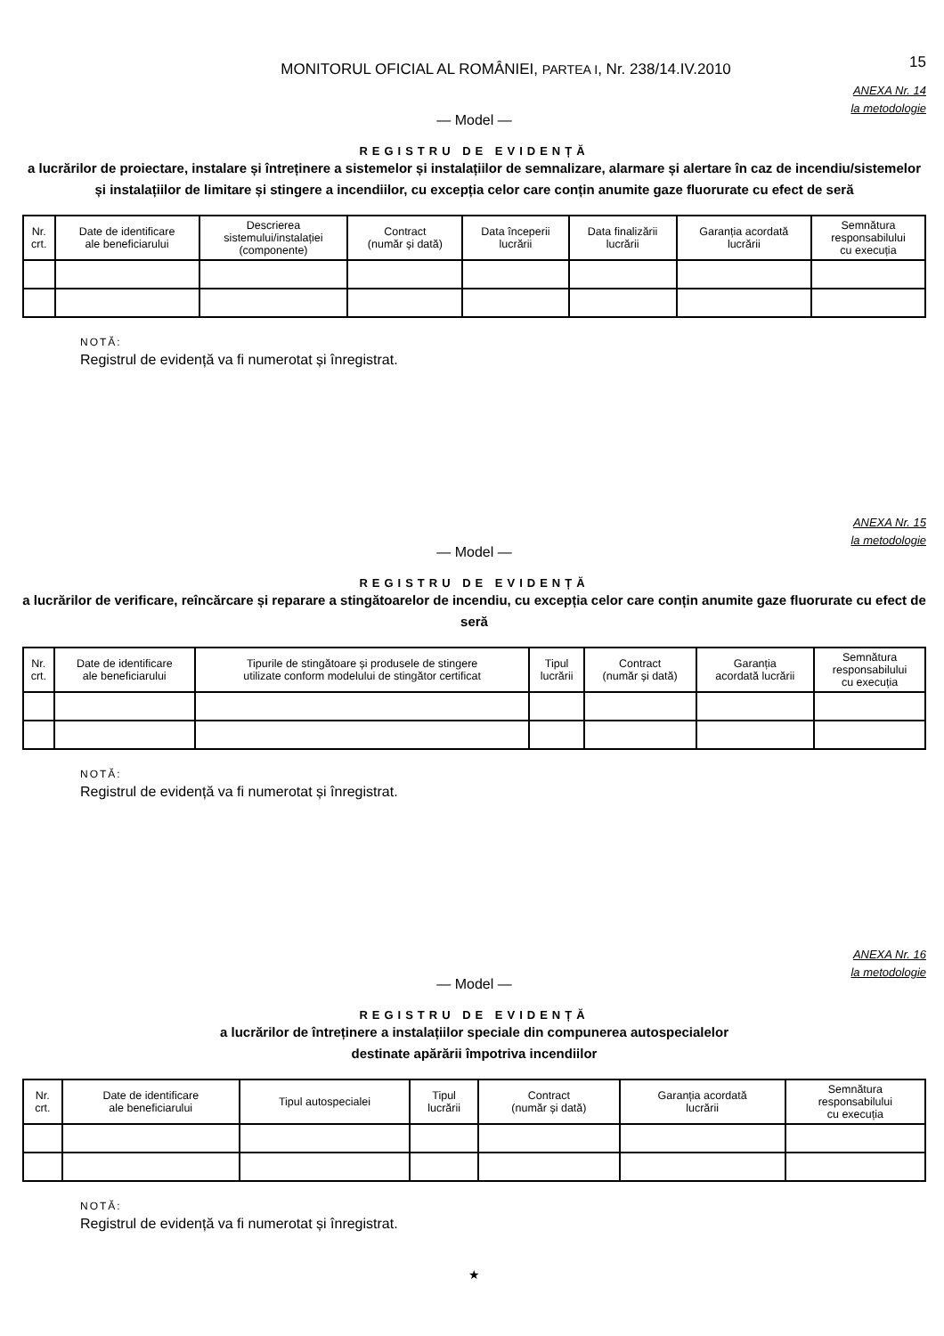MONITORUL OFICIAL AL ROMÂNIEI, PARTEA I, Nr. 238/14.IV.2010
15
ANEXA Nr. 14
la metodologie
— Model —
REGISTRU DE EVIDENȚĂ
a lucrărilor de proiectare, instalare și întreținere a sistemelor și instalațiilor de semnalizare, alarmare și alertare în caz de incendiu/sistemelor și instalațiilor de limitare și stingere a incendiilor, cu excepția celor care conțin anumite gaze fluorurate cu efect de seră
| Nr. crt. | Date de identificare ale beneficiarului | Descrierea sistemului/instalației (componente) | Contract (număr și dată) | Data începerii lucrării | Data finalizării lucrării | Garanția acordată lucrării | Semnătura responsabilului cu execuția |
| --- | --- | --- | --- | --- | --- | --- | --- |
NOTĂ:
Registrul de evidență va fi numerotat și înregistrat.
ANEXA Nr. 15
la metodologie
— Model —
REGISTRU DE EVIDENȚĂ
a lucrărilor de verificare, reîncărcare și reparare a stingătoarelor de incendiu, cu excepția celor care conțin anumite gaze fluorurate cu efect de seră
| Nr. crt. | Date de identificare ale beneficiarului | Tipurile de stingătoare și produsele de stingere utilizate conform modelului de stingător certificat | Tipul lucrării | Contract (număr și dată) | Garanția acordată lucrării | Semnătura responsabilului cu execuția |
| --- | --- | --- | --- | --- | --- | --- |
NOTĂ:
Registrul de evidență va fi numerotat și înregistrat.
ANEXA Nr. 16
la metodologie
— Model —
REGISTRU DE EVIDENȚĂ
a lucrărilor de întreținere a instalațiilor speciale din compunerea autospecialelor
destinate apărării împotriva incendiilor
| Nr. crt. | Date de identificare ale beneficiarului | Tipul autospecialei | Tipul lucrării | Contract (număr și dată) | Garanția acordată lucrării | Semnătura responsabilului cu execuția |
| --- | --- | --- | --- | --- | --- | --- |
NOTĂ:
Registrul de evidență va fi numerotat și înregistrat.
★